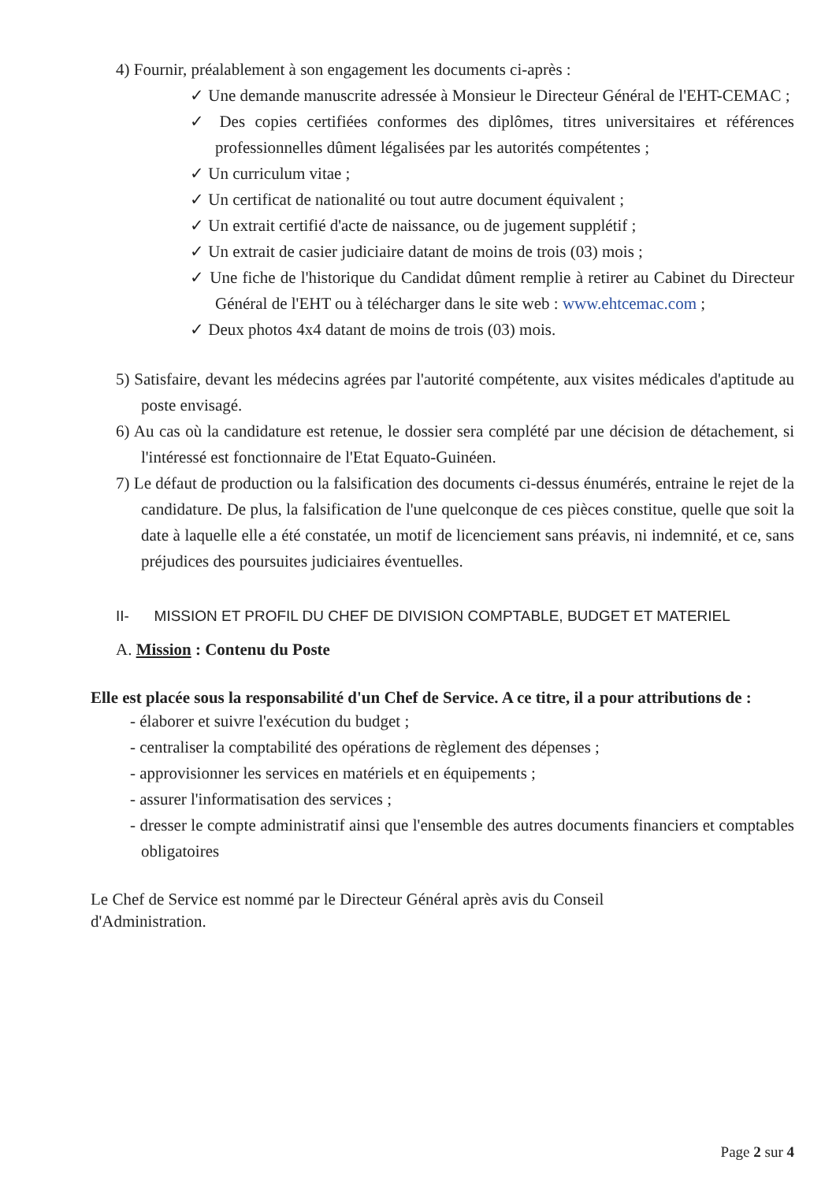4) Fournir, préalablement à son engagement les documents ci-après :
✓ Une demande manuscrite adressée à Monsieur le Directeur Général de l'EHT-CEMAC ;
✓ Des copies certifiées conformes des diplômes, titres universitaires et références professionnelles dûment légalisées par les autorités compétentes ;
✓ Un curriculum vitae ;
✓ Un certificat de nationalité ou tout autre document équivalent ;
✓ Un extrait certifié d'acte de naissance, ou de jugement supplétif ;
✓ Un extrait de casier judiciaire datant de moins de trois (03) mois ;
✓ Une fiche de l'historique du Candidat dûment remplie à retirer au Cabinet du Directeur Général de l'EHT ou à télécharger dans le site web : www.ehtcemac.com ;
✓ Deux photos 4x4 datant de moins de trois (03) mois.
5) Satisfaire, devant les médecins agrées par l'autorité compétente, aux visites médicales d'aptitude au poste envisagé.
6) Au cas où la candidature est retenue, le dossier sera complété par une décision de détachement, si l'intéressé est fonctionnaire de l'Etat Equato-Guinéen.
7) Le défaut de production ou la falsification des documents ci-dessus énumérés, entraine le rejet de la candidature. De plus, la falsification de l'une quelconque de ces pièces constitue, quelle que soit la date à laquelle elle a été constatée, un motif de licenciement sans préavis, ni indemnité, et ce, sans préjudices des poursuites judiciaires éventuelles.
II- MISSION ET PROFIL DU CHEF DE DIVISION COMPTABLE, BUDGET ET MATERIEL
A. Mission : Contenu du Poste
Elle est placée sous la responsabilité d'un Chef de Service. A ce titre, il a pour attributions de :
- élaborer et suivre l'exécution du budget ;
- centraliser la comptabilité des opérations de règlement des dépenses ;
- approvisionner les services en matériels et en équipements ;
- assurer l'informatisation des services ;
- dresser le compte administratif ainsi que l'ensemble des autres documents financiers et comptables obligatoires
Le Chef de Service est nommé par le Directeur Général après avis du Conseil
d'Administration.
Page 2 sur 4